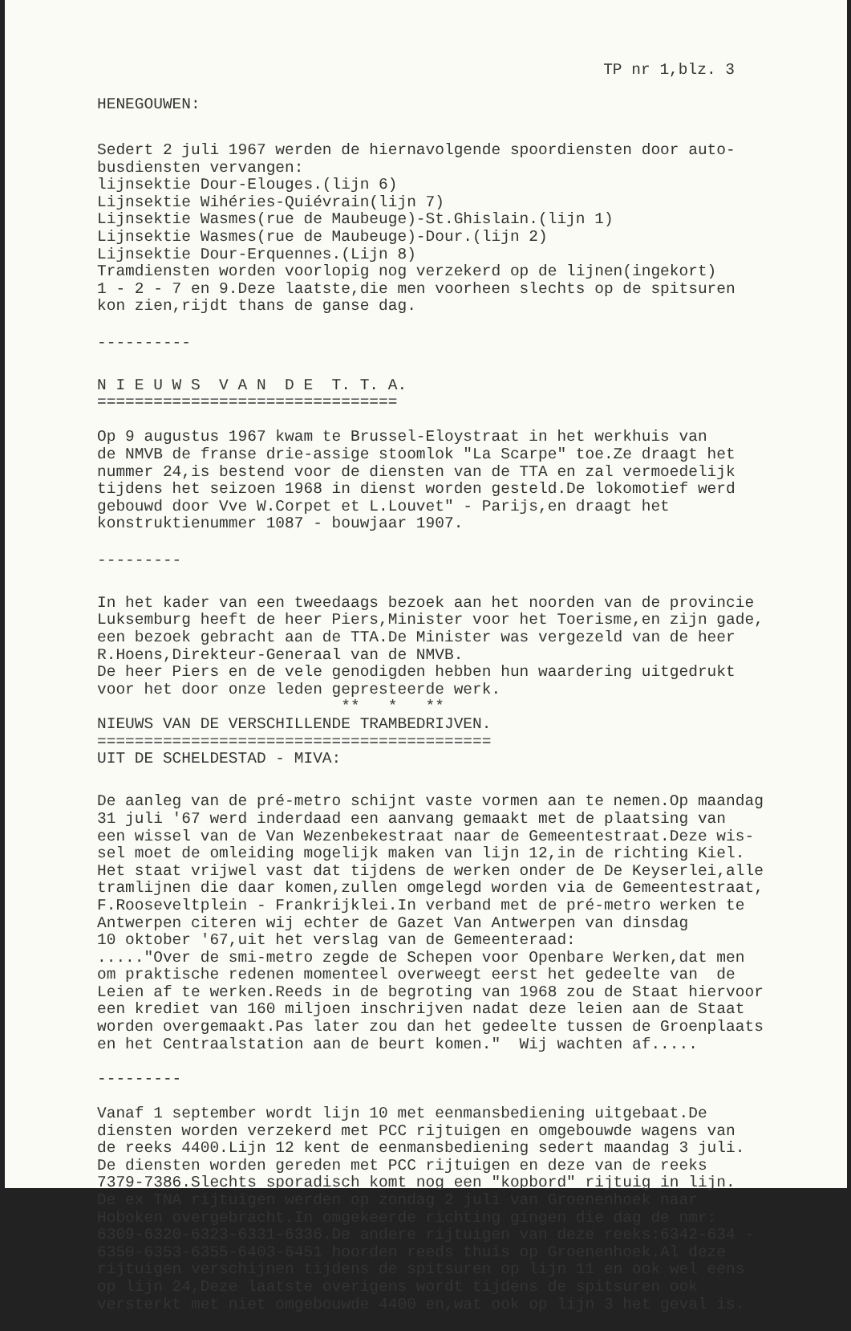TP nr 1,blz. 3
HENEGOUWEN:
Sedert 2 juli 1967 werden de hiernavolgende spoordiensten door auto- busdiensten vervangen: lijnsektie Dour-Elouges.(lijn 6) Lijnsektie Wihéries-Quiévrain(lijn 7) Lijnsektie Wasmes(rue de Maubeuge)-St.Ghislain.(lijn 1) Lijnsektie Wasmes(rue de Maubeuge)-Dour.(lijn 2) Lijnsektie Dour-Erquennes.(Lijn 8) Tramdiensten worden voorlopig nog verzekerd op de lijnen(ingekort) 1 - 2 - 7 en 9.Deze laatste,die men voorheen slechts op de spitsuren kon zien,rijdt thans de ganse dag.
----------
N I E U W S V A N D E T. T. A. ================================
Op 9 augustus 1967 kwam te Brussel-Eloystraat in het werkhuis van de NMVB de franse drie-assige stoomlok "La Scarpe" toe.Ze draagt het nummer 24,is bestend voor de diensten van de TTA en zal vermoedelijk tijdens het seizoen 1968 in dienst worden gesteld.De lokomotief werd gebouwd door Vve W.Corpet et L.Louvet" - Parijs,en draagt het konstruktienummer 1087 - bouwjaar 1907.
---------
In het kader van een tweedaags bezoek aan het noorden van de provincie Luksemburg heeft de heer Piers,Minister voor het Toerisme,en zijn gade, een bezoek gebracht aan de TTA.De Minister was vergezeld van de heer R.Hoens,Direkteur-Generaal van de NMVB. De heer Piers en de vele genodigden hebben hun waardering uitgedrukt voor het door onze leden gepresteerde werk. ** * ** NIEUWS VAN DE VERSCHILLENDE TRAMBEDRIJVEN. ========================================== UIT DE SCHELDESTAD - MIVA:
De aanleg van de pré-metro schijnt vaste vormen aan te nemen.Op maandag 31 juli '67 werd inderdaad een aanvang gemaakt met de plaatsing van een wissel van de Van Wezenbekestraat naar de Gemeentestraat.Deze wis- sel moet de omleiding mogelijk maken van lijn 12,in de richting Kiel. Het staat vrijwel vast dat tijdens de werken onder de De Keyserlei,alle tramlijnen die daar komen,zullen omgelegd worden via de Gemeentestraat, F.Rooseveltplein - Frankrijklei.In verband met de pré-metro werken te Antwerpen citeren wij echter de Gazet Van Antwerpen van dinsdag 10 oktober '67,uit het verslag van de Gemeenteraad: ....."Over de smi-metro zegde de Schepen voor Openbare Werken,dat men om praktische redenen momenteel overweegt eerst het gedeelte van de Leien af te werken.Reeds in de begroting van 1968 zou de Staat hiervoor een krediet van 160 miljoen inschrijven nadat deze leien aan de Staat worden overgemaakt.Pas later zou dan het gedeelte tussen de Groenplaats en het Centraalstation aan de beurt komen." Wij wachten af.....
---------
Vanaf 1 september wordt lijn 10 met eenmansbediening uitgebaat.De diensten worden verzekerd met PCC rijtuigen en omgebouwde wagens van de reeks 4400.Lijn 12 kent de eenmansbediening sedert maandag 3 juli. De diensten worden gereden met PCC rijtuigen en deze van de reeks 7379-7386.Slechts sporadisch komt nog een "kopbord" rijtuig in lijn. De ex TNA rijtuigen werden op zondag 2 juli van Groenenhoek naar Hoboken overgebracht.In omgekeerde richting gingen die dag de nmr: 6309-6320-6323-6331-6336.De andere rijtuigen van deze reeks:6342-634 - 6350-6353-6355-6403-6451 hoorden reeds thuis op Groenenhoek.Al deze rijtuigen verschijnen tijdens de spitsuren op lijn 11 en ook wel eens op lijn 24,Deze laatste overigens wordt tijdens de spitsuren ook versterkt met niet omgebouwde 4400 en,wat ook op lijn 3 het geval is.